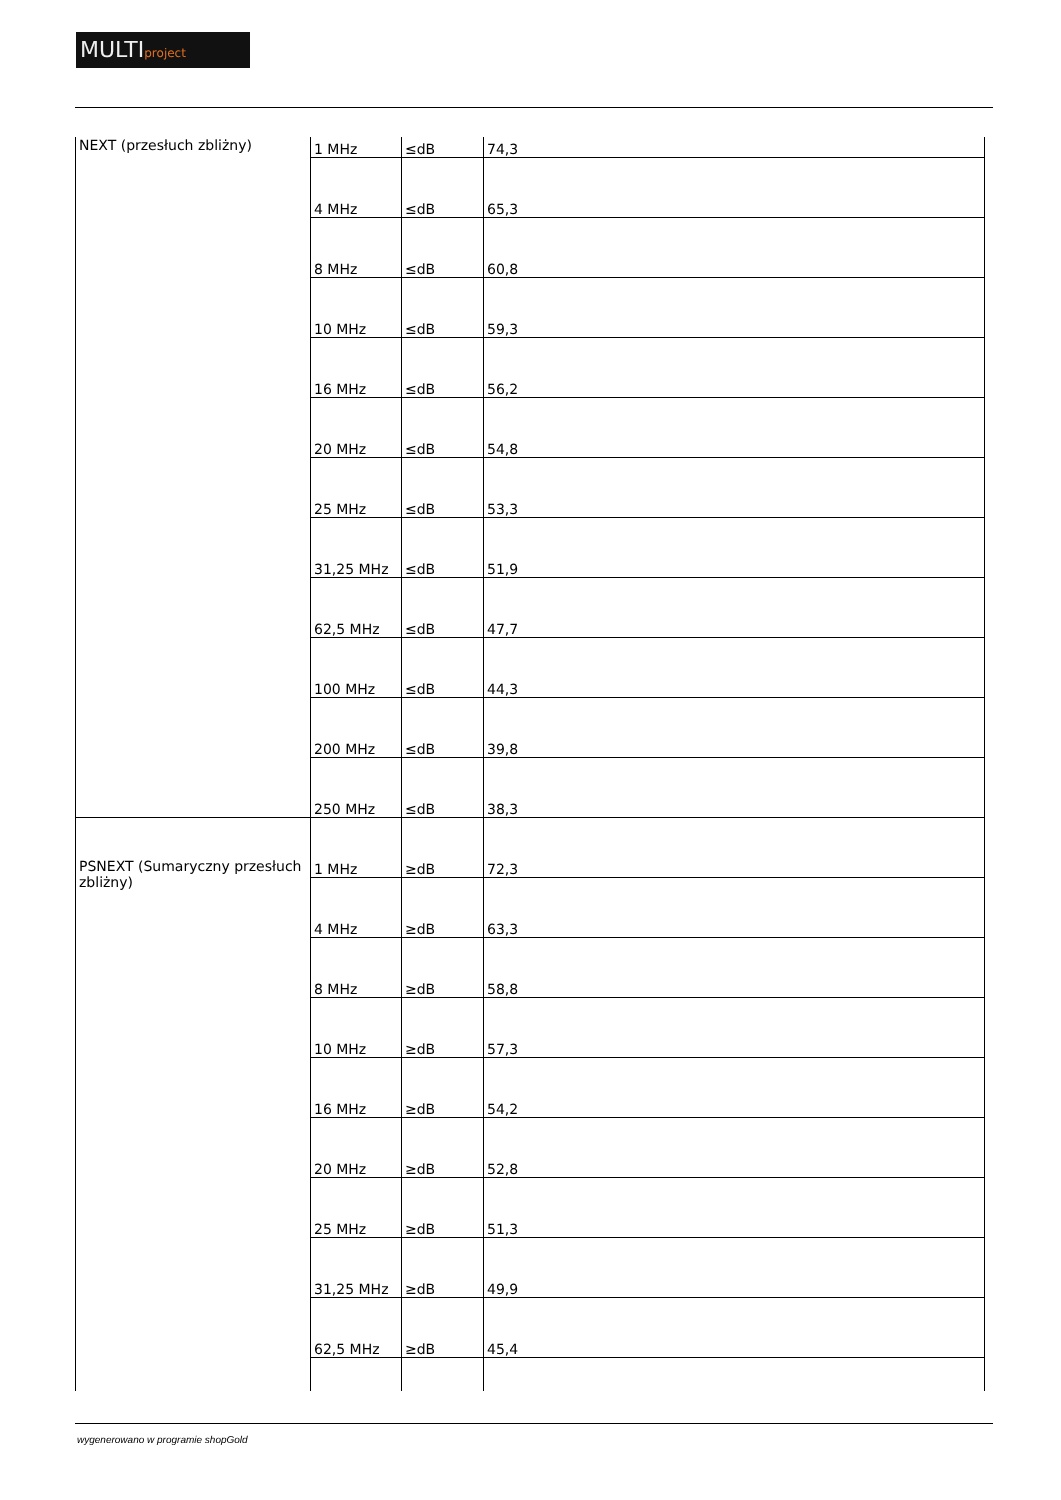MULTIproject
| NEXT (przesłuch zbliżny) | 1 MHz | ≤dB | 74,3 |
| | 4 MHz | ≤dB | 65,3 |
| | 8 MHz | ≤dB | 60,8 |
| | 10 MHz | ≤dB | 59,3 |
| | 16 MHz | ≤dB | 56,2 |
| | 20 MHz | ≤dB | 54,8 |
| | 25 MHz | ≤dB | 53,3 |
| | 31,25 MHz | ≤dB | 51,9 |
| | 62,5 MHz | ≤dB | 47,7 |
| | 100 MHz | ≤dB | 44,3 |
| | 200 MHz | ≤dB | 39,8 |
| | 250 MHz | ≤dB | 38,3 |
| PSNEXT (Sumaryczny przesłuch zbliżny) | 1 MHz | ≥dB | 72,3 |
| | 4 MHz | ≥dB | 63,3 |
| | 8 MHz | ≥dB | 58,8 |
| | 10 MHz | ≥dB | 57,3 |
| | 16 MHz | ≥dB | 54,2 |
| | 20 MHz | ≥dB | 52,8 |
| | 25 MHz | ≥dB | 51,3 |
| | 31,25 MHz | ≥dB | 49,9 |
| | 62,5 MHz | ≥dB | 45,4 |
wygenerowano w programie shopGold